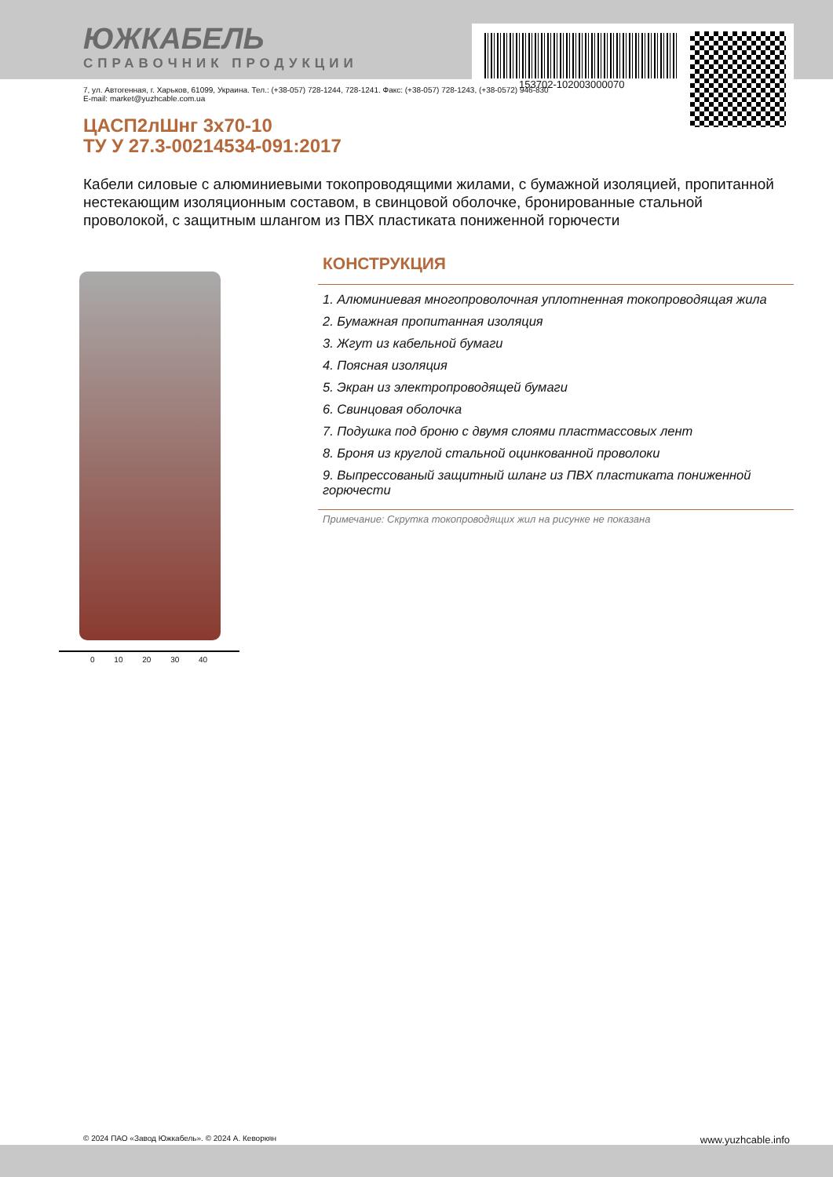ЮЖКАБЕЛЬ
СПРАВОЧНИК ПРОДУКЦИИ
153702-102003000070
7, ул. Автогенная, г. Харьков, 61099, Украина. Тел.: (+38-057) 728-1244, 728-1241. Факс: (+38-057) 728-1243, (+38-0572) 946-830
E-mail: market@yuzhcable.com.ua
ЦАСП2лШнг 3х70-10
ТУ У 27.3-00214534-091:2017
Кабели силовые с алюминиевыми токопроводящими жилами, с бумажной изоляцией, пропитанной нестекающим изоляционным составом, в свинцовой оболочке, бронированные стальной проволокой, с защитным шлангом из ПВХ пластиката пониженной горючести
0 10 20 30 40
КОНСТРУКЦИЯ
1. Алюминиевая многопроволочная уплотненная токопроводящая жила
2. Бумажная пропитанная изоляция
3. Жгут из кабельной бумаги
4. Поясная изоляция
5. Экран из электропроводящей бумаги
6. Свинцовая оболочка
7. Подушка под броню с двумя слоями пластмассовых лент
8. Броня из круглой стальной оцинкованной проволоки
9. Выпрессованый защитный шланг из ПВХ пластиката пониженной горючести
Примечание: Скрутка токопроводящих жил на рисунке не показана
© 2024 ПАО «Завод Южкабель». © 2024 А. Кеворкян www.yuzhcable.info